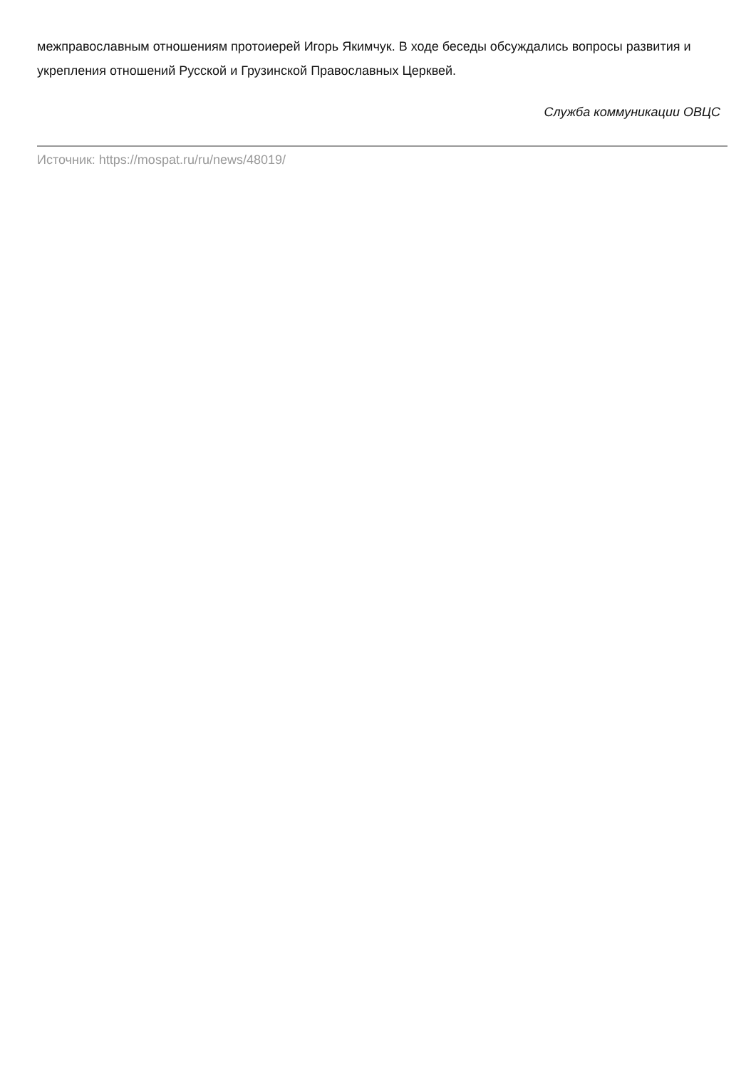межправославным отношениям протоиерей Игорь Якимчук. В ходе беседы обсуждались вопросы развития и укрепления отношений Русской и Грузинской Православных Церквей.
Служба коммуникации ОВЦС
Источник: https://mospat.ru/ru/news/48019/